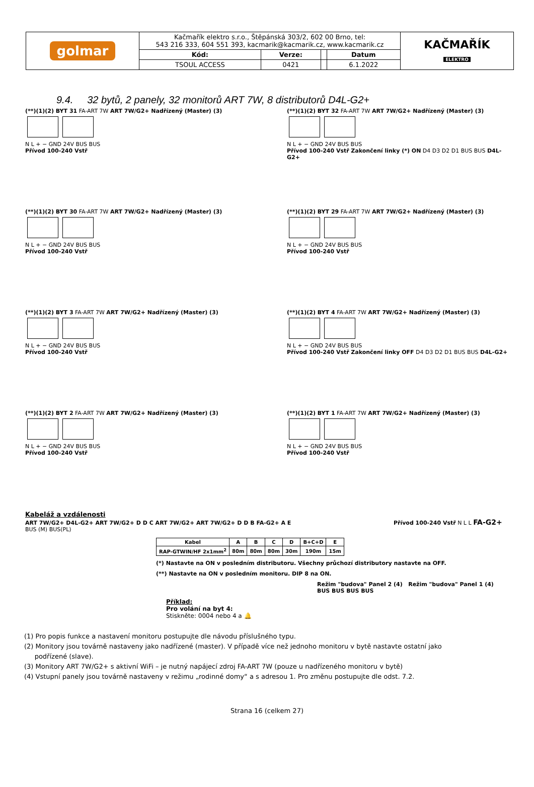| golmar | Kačmařík elektro s.r.o., Štěpánská 303/2, 602 00 Brno, tel: 543 216 333, 604 551 393, kacmarik@kacmarik.cz, www.kacmarik.cz | | | | KAČMAŘÍK ELEKTRO |
| | Kód: | Verze: | | Datum | |
| | TSOUL ACCESS | 0421 | | 6.1.2022 | |
9.4. 32 bytů, 2 panely, 32 monitorů ART 7W, 8 distributorů D4L-G2+
(**)(1)(2) BYT 31 FA-ART 7W ART 7W/G2+ Nadřízený (Master) (3)
N L + − GND 24V BUS BUS
Přívod 100-240 Vstř
(**)(1)(2) BYT 32 FA-ART 7W ART 7W/G2+ Nadřízený (Master) (3)
N L + − GND 24V BUS BUS
Přívod 100-240 Vstř Zakončení linky (*) ON D4 D3 D2 D1 BUS BUS D4L-G2+
(**)(1)(2) BYT 30 FA-ART 7W ART 7W/G2+ Nadřízený (Master) (3)
N L + − GND 24V BUS BUS
Přívod 100-240 Vstř
(**)(1)(2) BYT 29 FA-ART 7W ART 7W/G2+ Nadřízený (Master) (3)
N L + − GND 24V BUS BUS
Přívod 100-240 Vstř
(**)(1)(2) BYT 3 FA-ART 7W ART 7W/G2+ Nadřízený (Master) (3)
N L + − GND 24V BUS BUS
Přívod 100-240 Vstř
(**)(1)(2) BYT 4 FA-ART 7W ART 7W/G2+ Nadřízený (Master) (3)
N L + − GND 24V BUS BUS
Přívod 100-240 Vstř Zakončení linky OFF D4 D3 D2 D1 BUS BUS D4L-G2+
(**)(1)(2) BYT 2 FA-ART 7W ART 7W/G2+ Nadřízený (Master) (3)
N L + − GND 24V BUS BUS
Přívod 100-240 Vstř
(**)(1)(2) BYT 1 FA-ART 7W ART 7W/G2+ Nadřízený (Master) (3)
N L + − GND 24V BUS BUS
Přívod 100-240 Vstř
Kabeláž a vzdálenosti
ART 7W/G2+ D4L-G2+ ART 7W/G2+ D D C ART 7W/G2+ ART 7W/G2+ D D B FA-G2+ A E Přívod 100-240 Vstř N L L FA-G2+ BUS (M) BUS(PL)
| Kabel | A | B | C | D | B+C+D | E |
| RAP-GTWIN/HF 2x1mm<sup>2</sup> | 80m | 80m | 80m | 30m | 190m | 15m |
(*) Nastavte na ON v posledním distributoru. Všechny průchozí distributory nastavte na OFF.
(**) Nastavte na ON v posledním monitoru. DIP 8 na ON.
Režim "budova" Panel 2 (4) Režim "budova" Panel 1 (4) BUS BUS BUS BUS
Příklad:
Pro volání na byt 4:
Stiskněte: 0004 nebo 4 a 🔔
(1) Pro popis funkce a nastavení monitoru postupujte dle návodu příslušného typu.
(2) Monitory jsou továrně nastaveny jako nadřízené (master). V případě více než jednoho monitoru v bytě nastavte ostatní jako
podřízené (slave).
(3) Monitory ART 7W/G2+ s aktivní WiFi – je nutný napájecí zdroj FA-ART 7W (pouze u nadřízeného monitoru v bytě)
(4) Vstupní panely jsou továrně nastaveny v režimu „rodinné domy“ a s adresou 1. Pro změnu postupujte dle odst. 7.2.
Strana 16 (celkem 27)